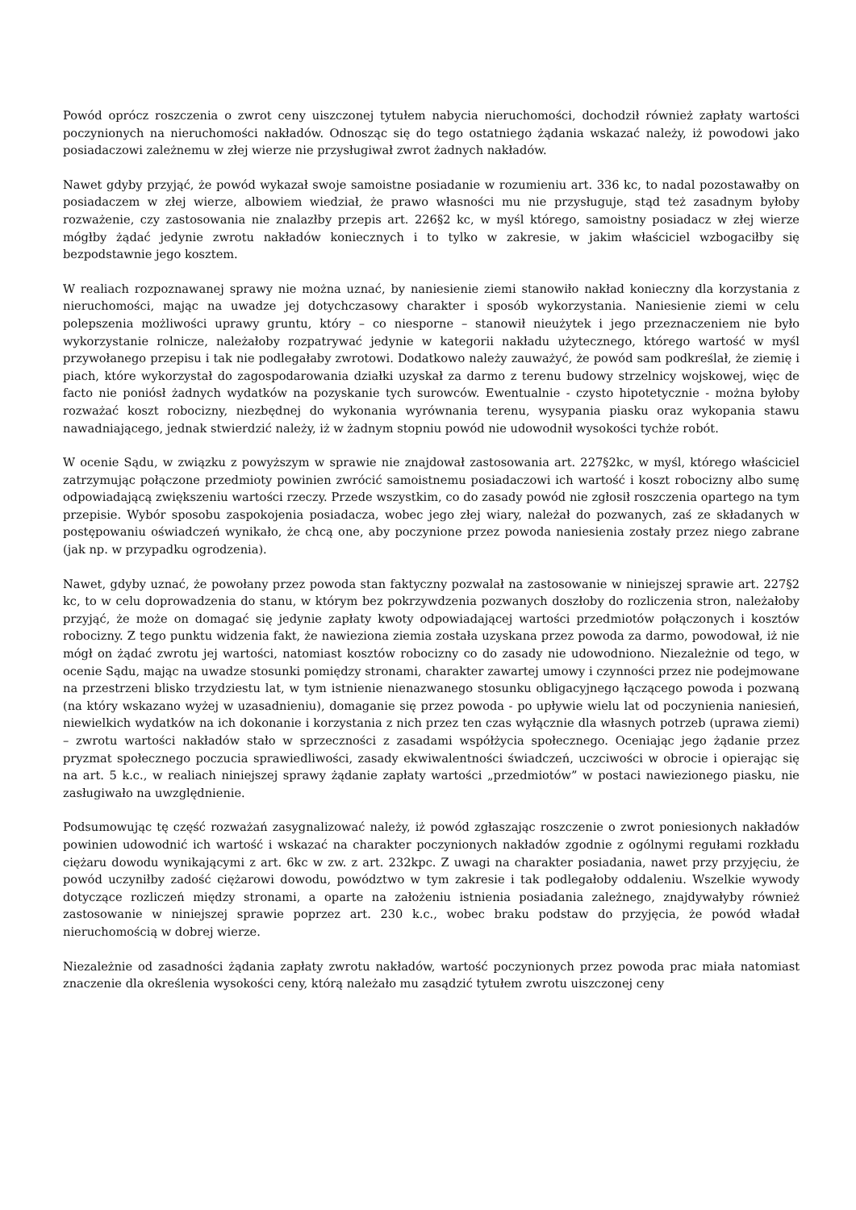Powód oprócz roszczenia o zwrot ceny uiszczonej tytułem nabycia nieruchomości, dochodził również zapłaty wartości poczynionych na nieruchomości nakładów. Odnosząc się do tego ostatniego żądania wskazać należy, iż powodowi jako posiadaczowi zależnemu w złej wierze nie przysługiwał zwrot żadnych nakładów.
Nawet gdyby przyjąć, że powód wykazał swoje samoistne posiadanie w rozumieniu art. 336 kc, to nadal pozostawałby on posiadaczem w złej wierze, albowiem wiedział, że prawo własności mu nie przysługuje, stąd też zasadnym byłoby rozważenie, czy zastosowania nie znalazłby przepis art. 226§2 kc, w myśl którego, samoistny posiadacz w złej wierze mógłby żądać jedynie zwrotu nakładów koniecznych i to tylko w zakresie, w jakim właściciel wzbogaciłby się bezpodstawnie jego kosztem.
W realiach rozpoznawanej sprawy nie można uznać, by naniesienie ziemi stanowiło nakład konieczny dla korzystania z nieruchomości, mając na uwadze jej dotychczasowy charakter i sposób wykorzystania. Naniesienie ziemi w celu polepszenia możliwości uprawy gruntu, który – co niesporne – stanowił nieużytek i jego przeznaczeniem nie było wykorzystanie rolnicze, należałoby rozpatrywać jedynie w kategorii nakładu użytecznego, którego wartość w myśl przywołanego przepisu i tak nie podlegałaby zwrotowi. Dodatkowo należy zauważyć, że powód sam podkreślał, że ziemię i piach, które wykorzystał do zagospodarowania działki uzyskał za darmo z terenu budowy strzelnicy wojskowej, więc de facto nie poniósł żadnych wydatków na pozyskanie tych surowców. Ewentualnie - czysto hipotetycznie - można byłoby rozważać koszt robocizny, niezbędnej do wykonania wyrównania terenu, wysypania piasku oraz wykopania stawu nawadniającego, jednak stwierdzić należy, iż w żadnym stopniu powód nie udowodnił wysokości tychże robót.
W ocenie Sądu, w związku z powyższym w sprawie nie znajdował zastosowania art. 227§2kc, w myśl, którego właściciel zatrzymując połączone przedmioty powinien zwrócić samoistnemu posiadaczowi ich wartość i koszt robocizny albo sumę odpowiadającą zwiększeniu wartości rzeczy. Przede wszystkim, co do zasady powód nie zgłosił roszczenia opartego na tym przepisie. Wybór sposobu zaspokojenia posiadacza, wobec jego złej wiary, należał do pozwanych, zaś ze składanych w postępowaniu oświadczeń wynikało, że chcą one, aby poczynione przez powoda naniesienia zostały przez niego zabrane (jak np. w przypadku ogrodzenia).
Nawet, gdyby uznać, że powołany przez powoda stan faktyczny pozwalał na zastosowanie w niniejszej sprawie art. 227§2 kc, to w celu doprowadzenia do stanu, w którym bez pokrzywdzenia pozwanych doszłoby do rozliczenia stron, należałoby przyjąć, że może on domagać się jedynie zapłaty kwoty odpowiadającej wartości przedmiotów połączonych i kosztów robocizny. Z tego punktu widzenia fakt, że nawieziona ziemia została uzyskana przez powoda za darmo, powodował, iż nie mógł on żądać zwrotu jej wartości, natomiast kosztów robocizny co do zasady nie udowodniono. Niezależnie od tego, w ocenie Sądu, mając na uwadze stosunki pomiędzy stronami, charakter zawartej umowy i czynności przez nie podejmowane na przestrzeni blisko trzydziestu lat, w tym istnienie nienazwanego stosunku obligacyjnego łączącego powoda i pozwaną (na który wskazano wyżej w uzasadnieniu), domaganie się przez powoda - po upływie wielu lat od poczynienia naniesień, niewielkich wydatków na ich dokonanie i korzystania z nich przez ten czas wyłącznie dla własnych potrzeb (uprawa ziemi) – zwrotu wartości nakładów stało w sprzeczności z zasadami współżycia społecznego. Oceniając jego żądanie przez pryzmat społecznego poczucia sprawiedliwości, zasady ekwiwalentności świadczeń, uczciwości w obrocie i opierając się na art. 5 k.c., w realiach niniejszej sprawy żądanie zapłaty wartości „przedmiotów” w postaci nawiezionego piasku, nie zasługiwało na uwzględnienie.
Podsumowując tę część rozważań zasygnalizować należy, iż powód zgłaszając roszczenie o zwrot poniesionych nakładów powinien udowodnić ich wartość i wskazać na charakter poczynionych nakładów zgodnie z ogólnymi regułami rozkładu ciężaru dowodu wynikającymi z art. 6kc w zw. z art. 232kpc. Z uwagi na charakter posiadania, nawet przy przyjęciu, że powód uczyniłby zadość ciężarowi dowodu, powództwo w tym zakresie i tak podlegałoby oddaleniu. Wszelkie wywody dotyczące rozliczeń między stronami, a oparte na założeniu istnienia posiadania zależnego, znajdywałyby również zastosowanie w niniejszej sprawie poprzez art. 230 k.c., wobec braku podstaw do przyjęcia, że powód władał nieruchomością w dobrej wierze.
Niezależnie od zasadności żądania zapłaty zwrotu nakładów, wartość poczynionych przez powoda prac miała natomiast znaczenie dla określenia wysokości ceny, którą należało mu zasądzić tytułem zwrotu uiszczonej ceny